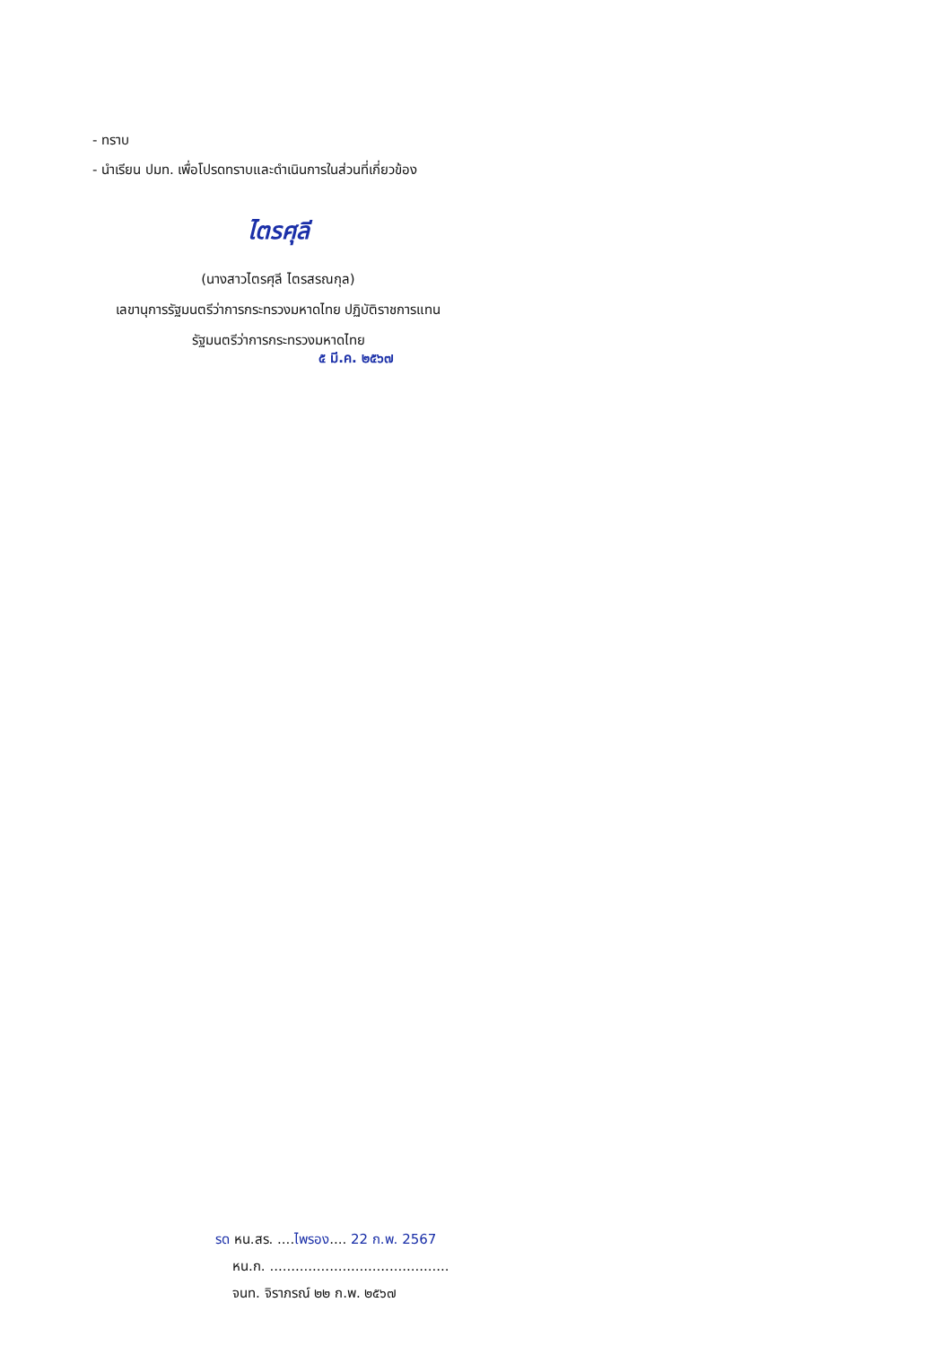- ทราบ
- นำเรียน ปมท. เพื่อโปรดทราบและดำเนินการในส่วนที่เกี่ยวข้อง
ไตรศุลี
(นางสาวไตรศุลี ไตรสรณกุล)
เลขานุการรัฐมนตรีว่าการกระทรวงมหาดไทย ปฏิบัติราชการแทน
รัฐมนตรีว่าการกระทรวงมหาดไทย
๕ มี.ค. ๒๕๖๗
รด หน.สร. ....ไพรอง.... 22 ก.พ. 2567
หน.ก. ..........................................
จนท. จิราภรณ์ ๒๒ ก.พ. ๒๕๖๗